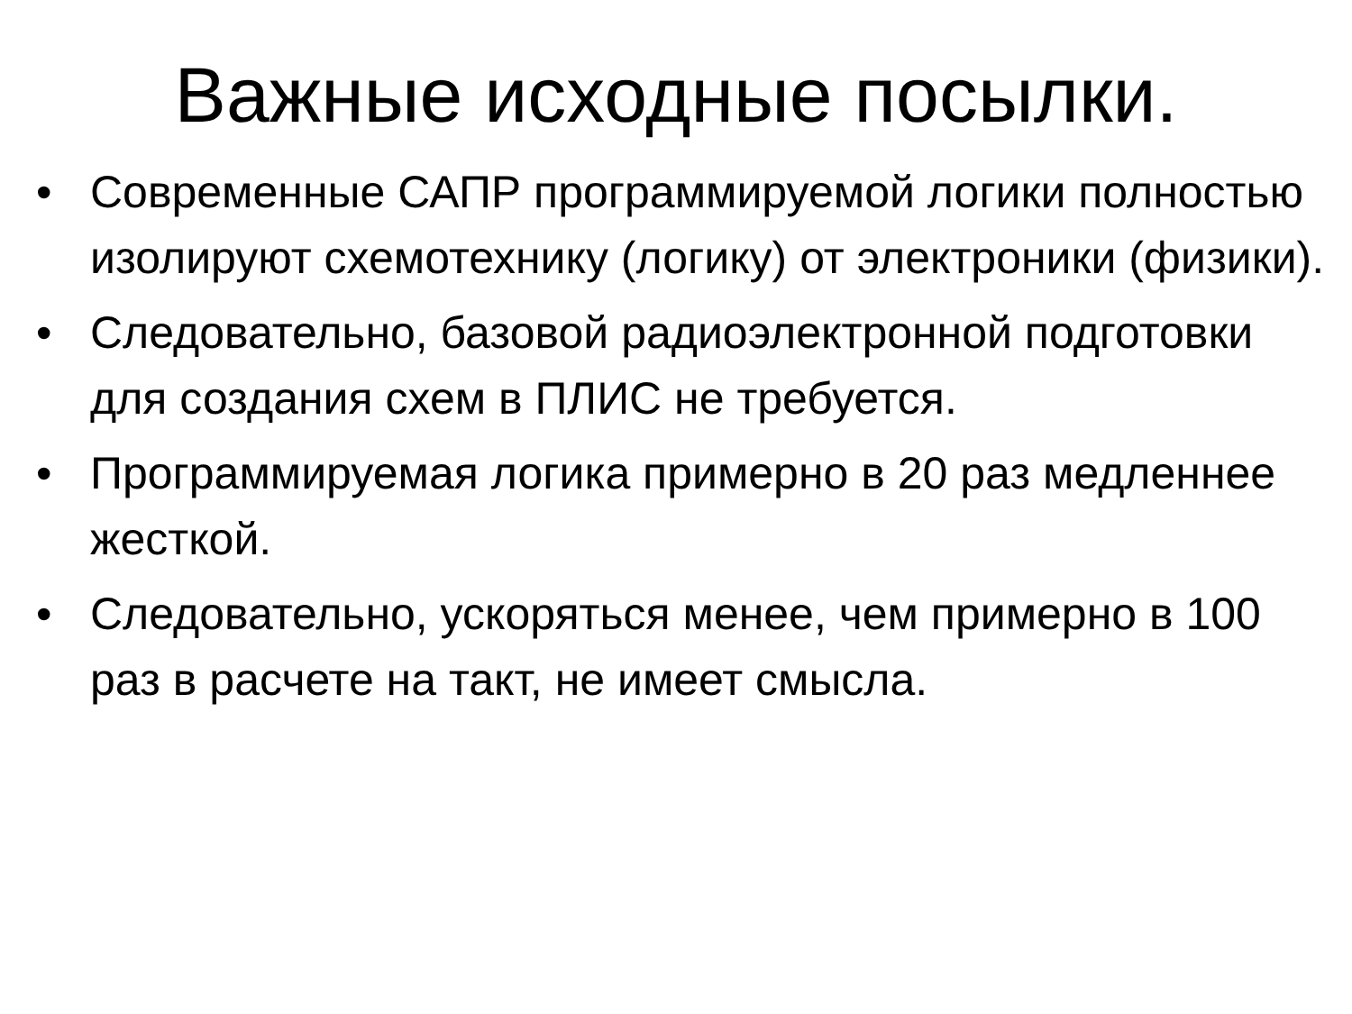Важные исходные посылки.
• Современные САПР программируемой логики полностью изолируют схемотехнику (логику) от электроники (физики).
• Следовательно, базовой радиоэлектронной подготовки для создания схем в ПЛИС не требуется.
• Программируемая логика примерно в 20 раз медленнее жесткой.
• Следовательно, ускоряться менее, чем примерно в 100 раз в расчете на такт, не имеет смысла.